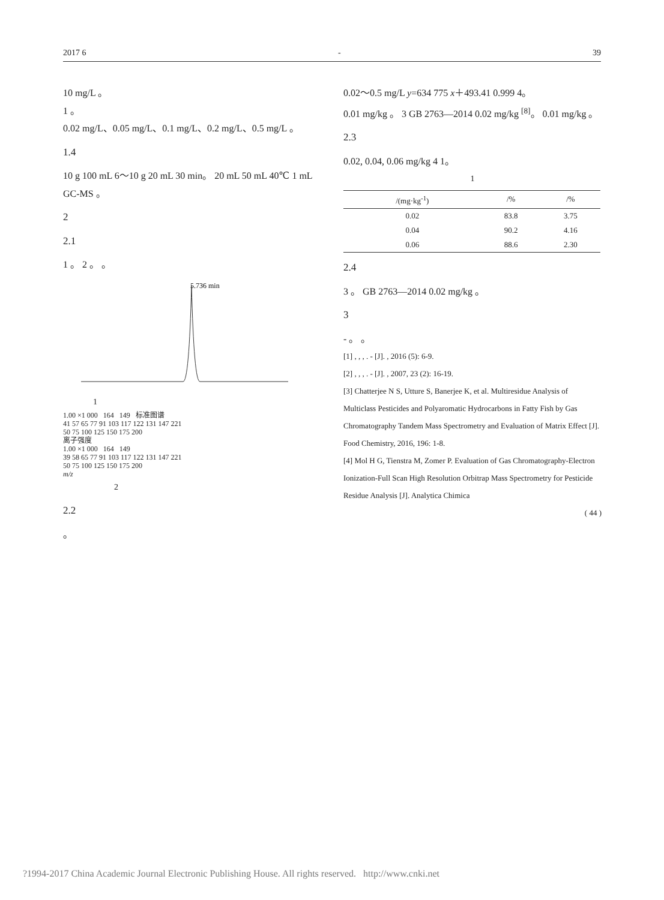2017 6 - 39
10 mg/L 。
1 。
0.02 mg/L、0.05 mg/L、0.1 mg/L、0.2 mg/L、0.5 mg/L 。
1.4
10 g 100 mL 6～10 g 20 mL 30 min。 20 mL 50 mL 40℃ 1 mL GC-MS 。
2
2.1
1 。 2 。 。
5.736 min
1
1.00 ×1 000 164 149 标准图谱
41 57 65 77 91 103 117 122 131 147 221
50 75 100 125 150 175 200
离子强度
1.00 ×1 000 164 149
39 58 65 77 91 103 117 122 131 147 221
50 75 100 125 150 175 200
m/z
2
2.2
。
0.02～0.5 mg/L y=634 775 x＋493.41 0.999 4。
0.01 mg/kg 。 3 GB 2763—2014 0.02 mg/kg <sup>[8]</sup>。 0.01 mg/kg 。
2.3
0.02, 0.04, 0.06 mg/kg 4 1。
1
| /(mg·kg<sup>-1</sup>) | /% | /% |
| --- | --- | --- |
| 0.02 | 83.8 | 3.75 |
| 0.04 | 90.2 | 4.16 |
| 0.06 | 88.6 | 2.30 |
2.4
3 。 GB 2763—2014 0.02 mg/kg 。
3
- 。 。
[1] , , , . - [J]. , 2016 (5): 6-9.
[2] , , , . - [J]. , 2007, 23 (2): 16-19.
[3] Chatterjee N S, Utture S, Banerjee K, et al. Multiresidue Analysis of Multiclass Pesticides and Polyaromatic Hydrocarbons in Fatty Fish by Gas Chromatography Tandem Mass Spectrometry and Evaluation of Matrix Effect [J]. Food Chemistry, 2016, 196: 1-8.
[4] Mol H G, Tienstra M, Zomer P. Evaluation of Gas Chromatography-Electron Ionization-Full Scan High Resolution Orbitrap Mass Spectrometry for Pesticide Residue Analysis [J]. Analytica Chimica
( 44 )
?1994-2017 China Academic Journal Electronic Publishing House. All rights reserved. http://www.cnki.net